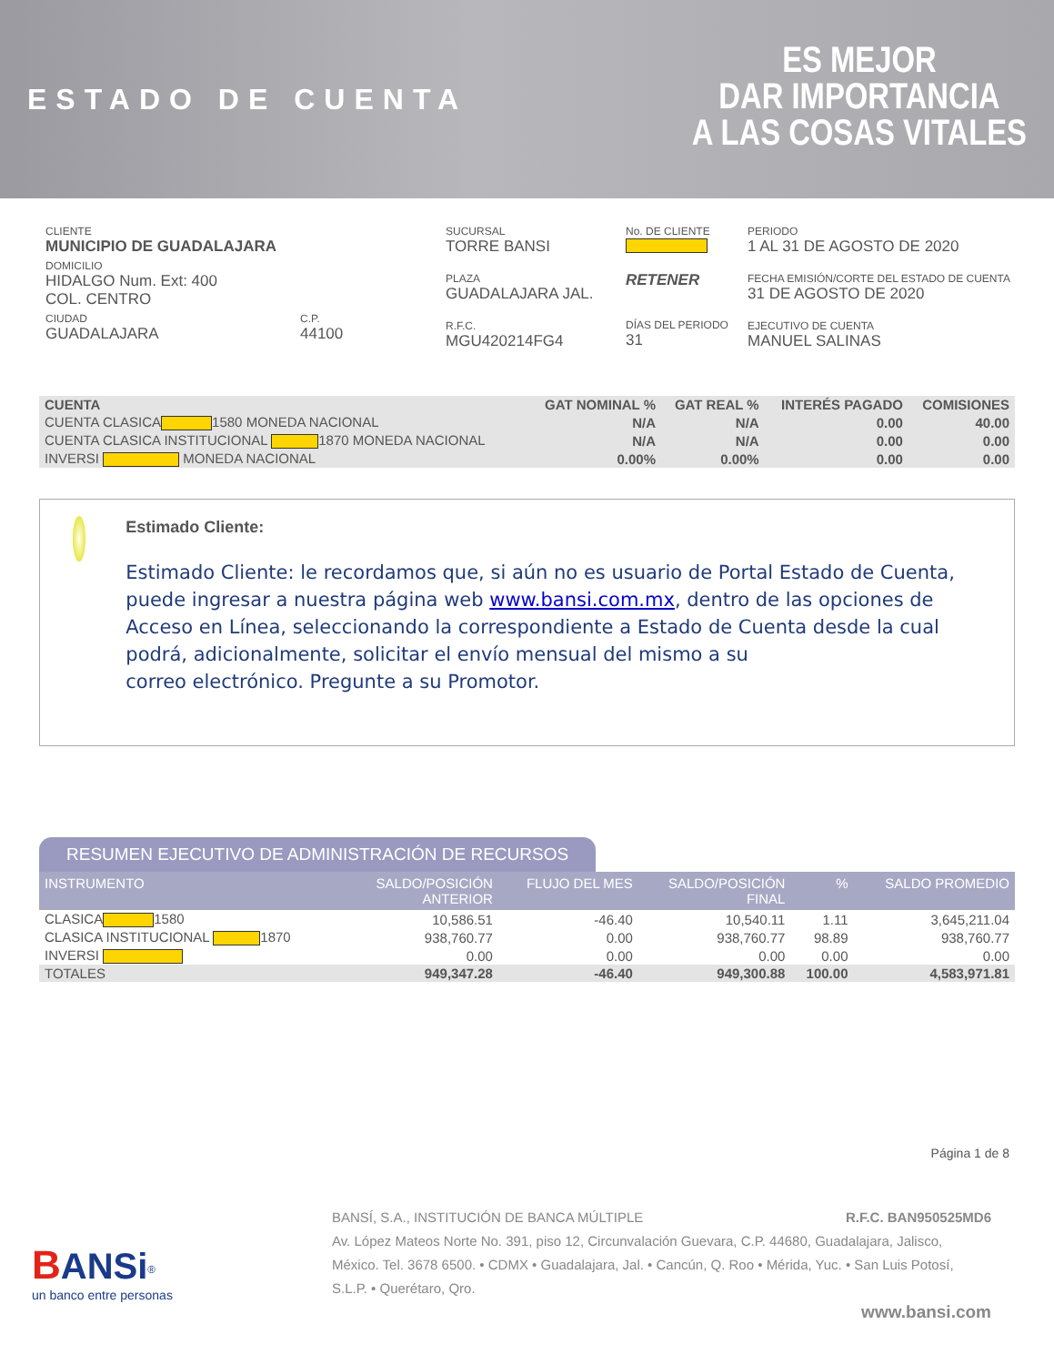ESTADO DE CUENTA
ES MEJOR
DAR IMPORTANCIA
A LAS COSAS VITALES
CLIENTE
MUNICIPIO DE GUADALAJARA
DOMICILIO
HIDALGO Num. Ext: 400
COL. CENTRO
CIUDAD
GUADALAJARA
C.P.
44100
SUCURSAL
TORRE BANSI
PLAZA
GUADALAJARA JAL.
R.F.C.
MGU420214FG4
No. DE CLIENTE
RETENER
DÍAS DEL PERIODO
31
PERIODO
1 AL 31 DE AGOSTO DE 2020
FECHA EMISIÓN/CORTE DEL ESTADO DE CUENTA
31 DE AGOSTO DE 2020
EJECUTIVO DE CUENTA
MANUEL SALINAS
| CUENTA | GAT NOMINAL % | GAT REAL % | INTERÉS PAGADO | COMISIONES |
| --- | --- | --- | --- | --- |
| CUENTA CLASICA 1580 MONEDA NACIONAL | N/A | N/A | 0.00 | 40.00 |
| CUENTA CLASICA INSTITUCIONAL 1870 MONEDA NACIONAL | N/A | N/A | 0.00 | 0.00 |
| INVERSI MONEDA NACIONAL | 0.00% | 0.00% | 0.00 | 0.00 |
Estimado Cliente:
Estimado Cliente: le recordamos que, si aún no es usuario de Portal Estado de Cuenta, puede ingresar a nuestra página web www.bansi.com.mx, dentro de las opciones de Acceso en Línea, seleccionando la correspondiente a Estado de Cuenta desde la cual podrá, adicionalmente, solicitar el envío mensual del mismo a su
correo electrónico. Pregunte a su Promotor.
RESUMEN EJECUTIVO DE ADMINISTRACIÓN DE RECURSOS
| INSTRUMENTO | SALDO/POSICIÓN ANTERIOR | FLUJO DEL MES | SALDO/POSICIÓN FINAL | % | SALDO PROMEDIO |
| --- | --- | --- | --- | --- | --- |
| CLASICA 1580 | 10,586.51 | -46.40 | 10,540.11 | 1.11 | 3,645,211.04 |
| CLASICA INSTITUCIONAL 1870 | 938,760.77 | 0.00 | 938,760.77 | 98.89 | 938,760.77 |
| INVERSI | 0.00 | 0.00 | 0.00 | 0.00 | 0.00 |
| TOTALES | 949,347.28 | -46.40 | 949,300.88 | 100.00 | 4,583,971.81 |
Página 1 de 8
BANSi<sup>®</sup>
un banco entre personas
BANSÍ, S.A., INSTITUCIÓN DE BANCA MÚLTIPLE R.F.C. BAN950525MD6
Av. López Mateos Norte No. 391, piso 12, Circunvalación Guevara, C.P. 44680, Guadalajara, Jalisco, México. Tel. 3678 6500. • CDMX • Guadalajara, Jal. • Cancún, Q. Roo • Mérida, Yuc. • San Luis Potosí, S.L.P. • Querétaro, Qro.
www.bansi.com